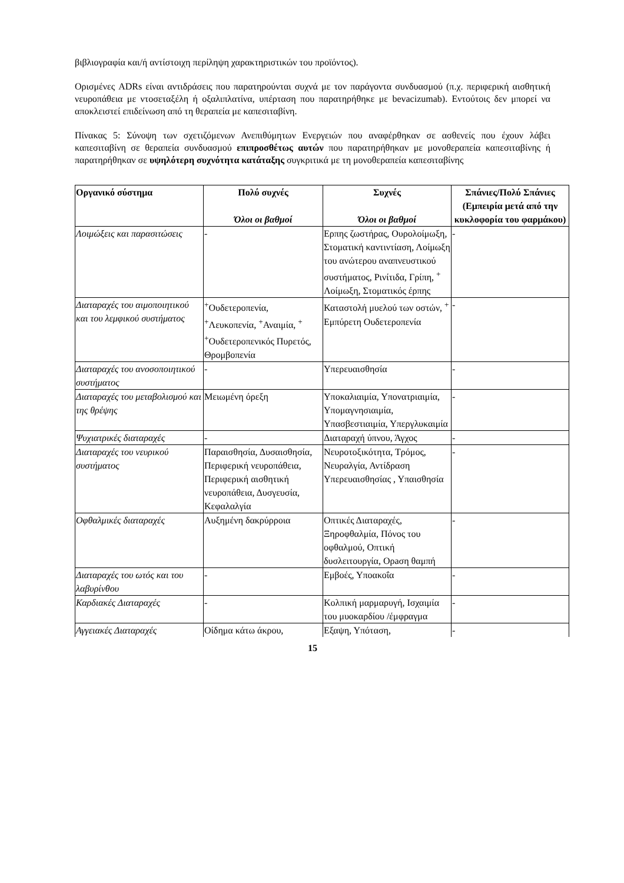βιβλιογραφία και/ή αντίστοιχη περίληψη χαρακτηριστικών του προϊόντος).
Ορισμένες ADRs είναι αντιδράσεις που παρατηρούνται συχνά με τον παράγοντα συνδυασμού (π.χ. περιφερική αισθητική νευροπάθεια με ντοσεταξέλη ή οξαλιπλατίνα, υπέρταση που παρατηρήθηκε με bevacizumab). Εντούτοις δεν μπορεί να αποκλειστεί επιδείνωση από τη θεραπεία με καπεσιταβίνη.
Πίνακας 5: Σύνοψη των σχετιζόμενων Ανεπιθύμητων Ενεργειών που αναφέρθηκαν σε ασθενείς που έχουν λάβει καπεσιταβίνη σε θεραπεία συνδυασμού επιπροσθέτως αυτών που παρατηρήθηκαν με μονοθεραπεία καπεσιταβίνης ή παρατηρήθηκαν σε υψηλότερη συχνότητα κατάταξης συγκριτικά με τη μονοθεραπεία καπεσιταβίνης
| Οργανικό σύστημα | Πολύ συχνές Όλοι οι βαθμοί | Συχνές Όλοι οι βαθμοί | Σπάνιες/Πολύ Σπάνιες (Εμπειρία μετά από την κυκλοφορία του φαρμάκου) |
| --- | --- | --- | --- |
| Λοιμώξεις και παρασιτώσεις | - | Ερπης ζωστήρας, Ουρολοίμωξη, Στοματική καντιντίαση, Λοίμωξη του ανώτερου αναπνευστικού συστήματος, Ρινίτιδα, Γρίπη, <sup>+</sup> Λοίμωξη, Στοματικός έρπης | - |
| Διαταραχές του αιμοποιητικού και του λεμφικού συστήματος | <sup>+</sup>Ουδετεροπενία, <sup>+</sup>Λευκοπενία, <sup>+</sup>Αναιμία, <sup>+</sup> <sup>+</sup>Ουδετεροπενικός Πυρετός, Θρομβοπενία | Καταστολή μυελού των οστών, <sup>+</sup> Εμπύρετη Ουδετεροπενία | - |
| Διαταραχές του ανοσοποιητικού συστήματος | - | Υπερευαισθησία | - |
| Διαταραχές του μεταβολισμού και της θρέψης | Μειωμένη όρεξη | Υποκαλιαιμία, Υπονατριαιμία, Υπομαγνησιαιμία, Υπασβεστιαιμία, Υπεργλυκαιμία | - |
| Ψυχιατρικές διαταραχές | - | Διαταραχή ύπνου, Άγχος | - |
| Διαταραχές του νευρικού συστήματος | Παραισθησία, Δυσαισθησία, Περιφερική νευροπάθεια, Περιφερική αισθητική νευροπάθεια, Δυσγευσία, Κεφαλαλγία | Νευροτοξικότητα, Τρόμος, Νευραλγία, Αντίδραση Υπερευαισθησίας , Υπαισθησία | - |
| Οφθαλμικές διαταραχές | Αυξημένη δακρύρροια | Οπτικές Διαταραχές, Ξηροφθαλμία, Πόνος του οφθαλμού, Οπτική δυσλειτουργία, Ορaση θαμπή | - |
| Διαταραχές του ωτός και του λαβυρίνθου | - | Εμβοές, Υποακοΐα | - |
| Καρδιακές Διαταραχές | - | Κολπική μαρμαρυγή, Ισχαιμία του μυοκαρδίου /έμφραγμα | - |
| Αγγειακές Διαταραχές | Οίδημα κάτω άκρου, | Εξαψη, Υπόταση, | - |
15